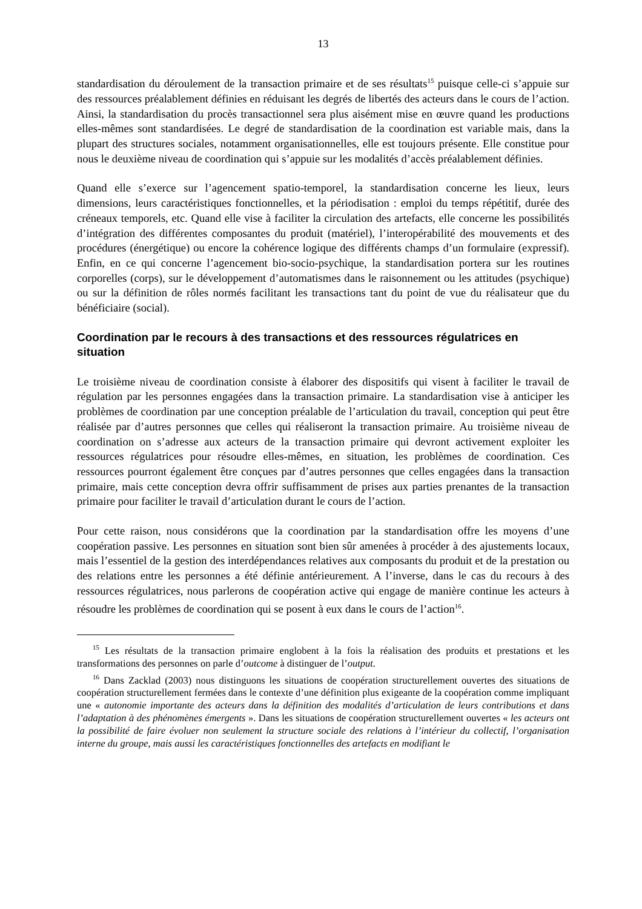13
standardisation du déroulement de la transaction primaire et de ses résultats<sup>15</sup> puisque celle-ci s’appuie sur des ressources préalablement définies en réduisant les degrés de libertés des acteurs dans le cours de l’action. Ainsi, la standardisation du procès transactionnel sera plus aisément mise en œuvre quand les productions elles-mêmes sont standardisées. Le degré de standardisation de la coordination est variable mais, dans la plupart des structures sociales, notamment organisationnelles, elle est toujours présente. Elle constitue pour nous le deuxième niveau de coordination qui s’appuie sur les modalités d’accès préalablement définies.
Quand elle s’exerce sur l’agencement spatio-temporel, la standardisation concerne les lieux, leurs dimensions, leurs caractéristiques fonctionnelles, et la périodisation : emploi du temps répétitif, durée des créneaux temporels, etc. Quand elle vise à faciliter la circulation des artefacts, elle concerne les possibilités d’intégration des différentes composantes du produit (matériel), l’interopérabilité des mouvements et des procédures (énergétique) ou encore la cohérence logique des différents champs d’un formulaire (expressif). Enfin, en ce qui concerne l’agencement bio-socio-psychique, la standardisation portera sur les routines corporelles (corps), sur le développement d’automatismes dans le raisonnement ou les attitudes (psychique) ou sur la définition de rôles normés facilitant les transactions tant du point de vue du réalisateur que du bénéficiaire (social).
Coordination par le recours à des transactions et des ressources régulatrices en situation
Le troisième niveau de coordination consiste à élaborer des dispositifs qui visent à faciliter le travail de régulation par les personnes engagées dans la transaction primaire. La standardisation vise à anticiper les problèmes de coordination par une conception préalable de l’articulation du travail, conception qui peut être réalisée par d’autres personnes que celles qui réaliseront la transaction primaire. Au troisième niveau de coordination on s’adresse aux acteurs de la transaction primaire qui devront activement exploiter les ressources régulatrices pour résoudre elles-mêmes, en situation, les problèmes de coordination. Ces ressources pourront également être conçues par d’autres personnes que celles engagées dans la transaction primaire, mais cette conception devra offrir suffisamment de prises aux parties prenantes de la transaction primaire pour faciliter le travail d’articulation durant le cours de l’action.
Pour cette raison, nous considérons que la coordination par la standardisation offre les moyens d’une coopération passive. Les personnes en situation sont bien sûr amenées à procéder à des ajustements locaux, mais l’essentiel de la gestion des interdépendances relatives aux composants du produit et de la prestation ou des relations entre les personnes a été définie antérieurement. A l’inverse, dans le cas du recours à des ressources régulatrices, nous parlerons de coopération active qui engage de manière continue les acteurs à résoudre les problèmes de coordination qui se posent à eux dans le cours de l’action<sup>16</sup>.
<sup>15</sup> Les résultats de la transaction primaire englobent à la fois la réalisation des produits et prestations et les transformations des personnes on parle d’outcome à distinguer de l’output.
<sup>16</sup> Dans Zacklad (2003) nous distinguons les situations de coopération structurellement ouvertes des situations de coopération structurellement fermées dans le contexte d’une définition plus exigeante de la coopération comme impliquant une « autonomie importante des acteurs dans la définition des modalités d’articulation de leurs contributions et dans l’adaptation à des phénomènes émergents ». Dans les situations de coopération structurellement ouvertes « les acteurs ont la possibilité de faire évoluer non seulement la structure sociale des relations à l’intérieur du collectif, l’organisation interne du groupe, mais aussi les caractéristiques fonctionnelles des artefacts en modifiant le